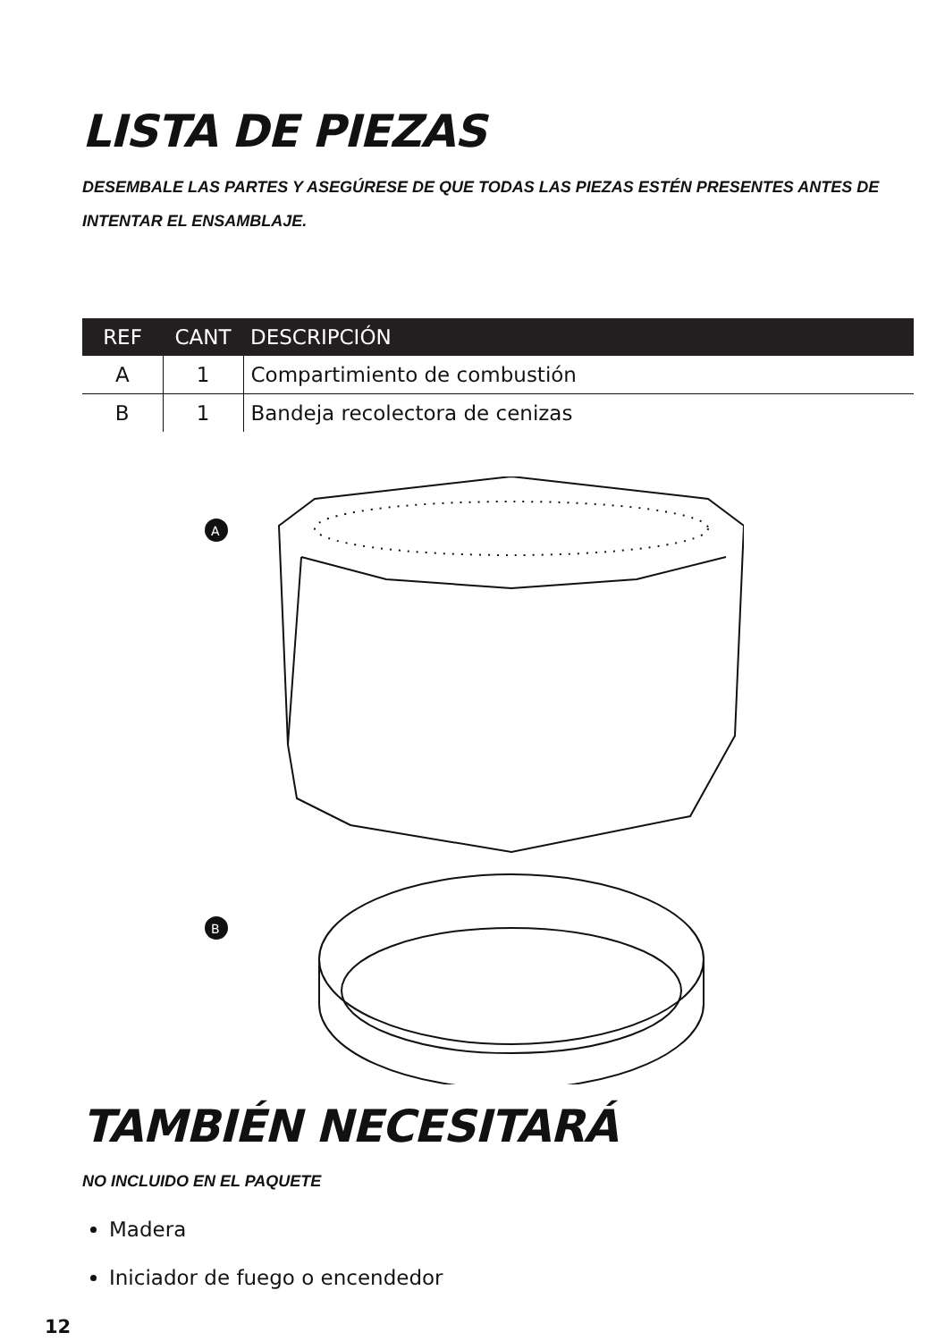LISTA DE PIEZAS
DESEMBALE LAS PARTES Y ASEGÚRESE DE QUE TODAS LAS PIEZAS ESTÉN PRESENTES ANTES DE INTENTAR EL ENSAMBLAJE.
| REF | CANT | DESCRIPCIÓN |
| --- | --- | --- |
| A | 1 | Compartimiento de combustión |
| B | 1 | Bandeja recolectora de cenizas |
A
B
TAMBIÉN NECESITARÁ
NO INCLUIDO EN EL PAQUETE
Madera
Iniciador de fuego o encendedor
12